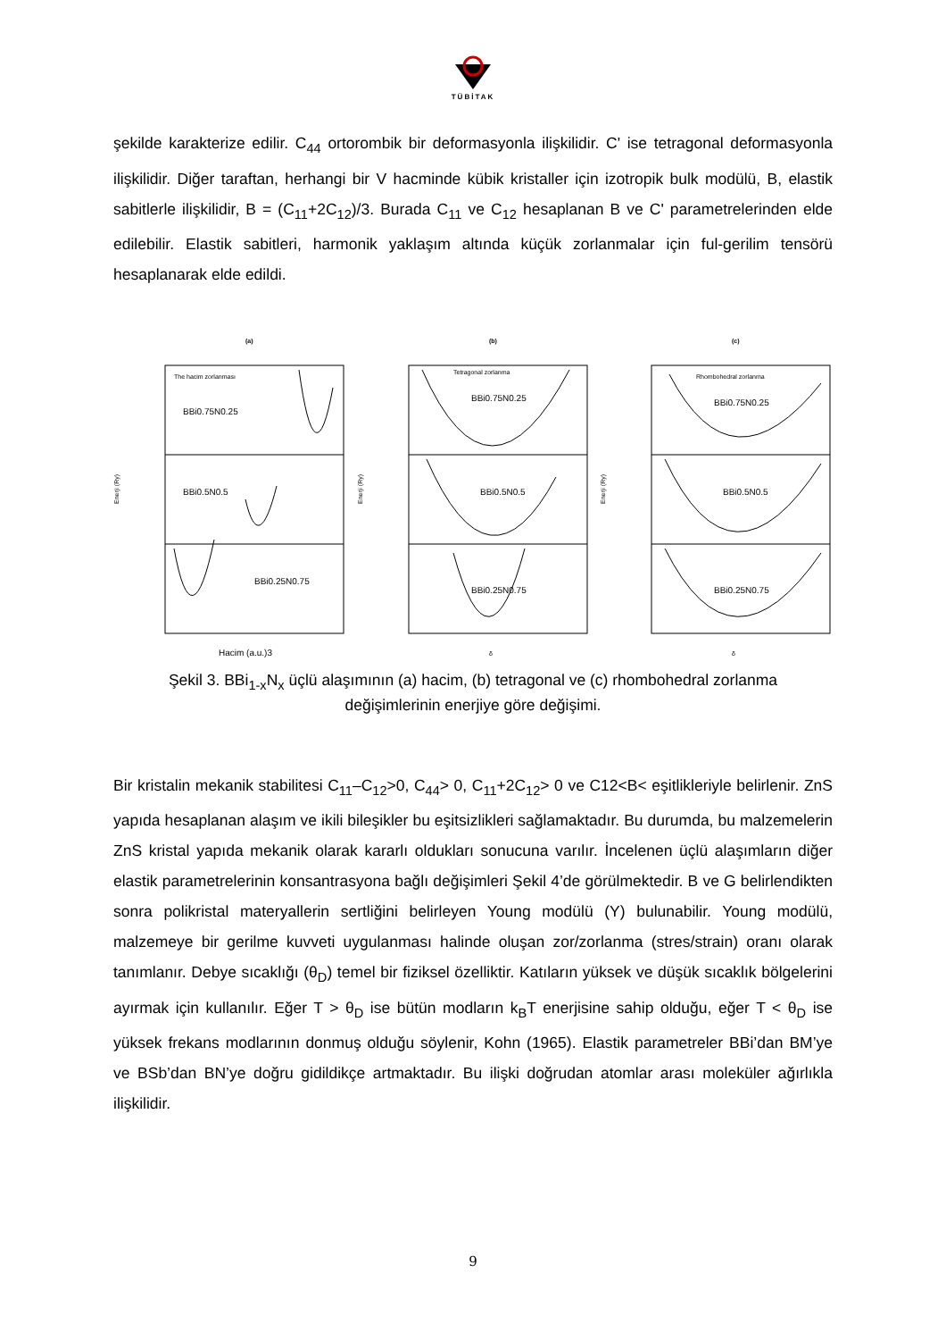TÜBİTAK
şekilde karakterize edilir. C<sub>44</sub> ortorombik bir deformasyonla ilişkilidir. C' ise tetragonal deformasyonla ilişkilidir. Diğer taraftan, herhangi bir V hacminde kübik kristaller için izotropik bulk modülü, B, elastik sabitlerle ilişkilidir, B = (C<sub>11</sub>+2C<sub>12</sub>)/3. Burada C<sub>11</sub> ve C<sub>12</sub> hesaplanan B ve C' parametrelerinden elde edilebilir. Elastik sabitleri, harmonik yaklaşım altında küçük zorlanmalar için ful-gerilim tensörü hesaplanarak elde edildi.
(a)
The hacim zorlanması
BBi0.75N0.25
BBi0.5N0.5
BBi0.25N0.75
Enerji (Ry)
Hacim (a.u.)3
(b)
Tetragonal zorlanma
BBi0.75N0.25
BBi0.5N0.5
BBi0.25N0.75
Enerji (Ry)
δ
(c)
Rhombohedral zorlanma
BBi0.75N0.25
BBi0.5N0.5
BBi0.25N0.75
Enerji (Ry)
δ
Şekil 3. BBi<sub>1-x</sub>N<sub>x</sub> üçlü alaşımının (a) hacim, (b) tetragonal ve (c) rhombohedral zorlanma değişimlerinin enerjiye göre değişimi.
Bir kristalin mekanik stabilitesi C<sub>11</sub>–C<sub>12</sub>>0, C<sub>44</sub>> 0, C<sub>11</sub>+2C<sub>12</sub>> 0 ve C12<B< eşitlikleriyle belirlenir. ZnS yapıda hesaplanan alaşım ve ikili bileşikler bu eşitsizlikleri sağlamaktadır. Bu durumda, bu malzemelerin ZnS kristal yapıda mekanik olarak kararlı oldukları sonucuna varılır. İncelenen üçlü alaşımların diğer elastik parametrelerinin konsantrasyona bağlı değişimleri Şekil 4’de görülmektedir. B ve G belirlendikten sonra polikristal materyallerin sertliğini belirleyen Young modülü (Y) bulunabilir. Young modülü, malzemeye bir gerilme kuvveti uygulanması halinde oluşan zor/zorlanma (stres/strain) oranı olarak tanımlanır. Debye sıcaklığı (θ<sub>D</sub>) temel bir fiziksel özelliktir. Katıların yüksek ve düşük sıcaklık bölgelerini ayırmak için kullanılır. Eğer T > θ<sub>D</sub> ise bütün modların k<sub>B</sub>T enerjisine sahip olduğu, eğer T < θ<sub>D</sub> ise yüksek frekans modlarının donmuş olduğu söylenir, Kohn (1965). Elastik parametreler BBi’dan BM’ye ve BSb’dan BN’ye doğru gidildikçe artmaktadır. Bu ilişki doğrudan atomlar arası moleküler ağırlıkla ilişkilidir.
9